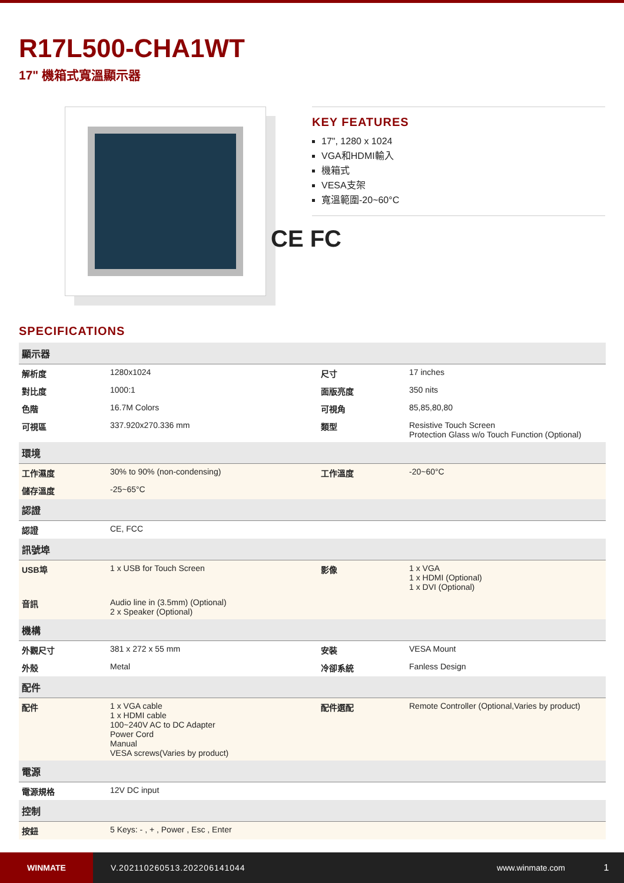R17L500-CHA1WT
17" 機箱式寬溫顯示器
KEY FEATURES
17", 1280 x 1024
VGA和HDMI輸入
機箱式
VESA支架
寬溫範圍-20~60°C
CE FC
SPECIFICATIONS
| 顯示器 | | | |
| --- | --- | --- | --- |
| 解析度 | 1280x1024 | 尺寸 | 17 inches |
| 對比度 | 1000:1 | 面版亮度 | 350 nits |
| 色階 | 16.7M Colors | 可視角 | 85,85,80,80 |
| 可視區 | 337.920x270.336 mm | 類型 | Resistive Touch Screen Protection Glass w/o Touch Function (Optional) |
| 環境 | | | |
| 工作濕度 | 30% to 90% (non-condensing) | 工作溫度 | -20~60°C |
| 儲存溫度 | -25~65°C | | |
| 認證 | | | |
| 認證 | CE, FCC | | |
| 訊號埠 | | | |
| USB埠 | 1 x USB for Touch Screen | 影像 | 1 x VGA 1 x HDMI (Optional) 1 x DVI (Optional) |
| 音訊 | Audio line in (3.5mm) (Optional) 2 x Speaker (Optional) | | |
| 機構 | | | |
| 外觀尺寸 | 381 x 272 x 55 mm | 安裝 | VESA Mount |
| 外殼 | Metal | 冷卻系統 | Fanless Design |
| 配件 | | | |
| 配件 | 1 x VGA cable 1 x HDMI cable 100~240V AC to DC Adapter Power Cord Manual VESA screws(Varies by product) | 配件選配 | Remote Controller (Optional,Varies by product) |
| 電源 | | | |
| 電源規格 | 12V DC input | | |
| 控制 | | | |
| 按鈕 | 5 Keys: - , + , Power , Esc , Enter | | |
WINMATE
V.202110260513.202206141044 www.winmate.com 1